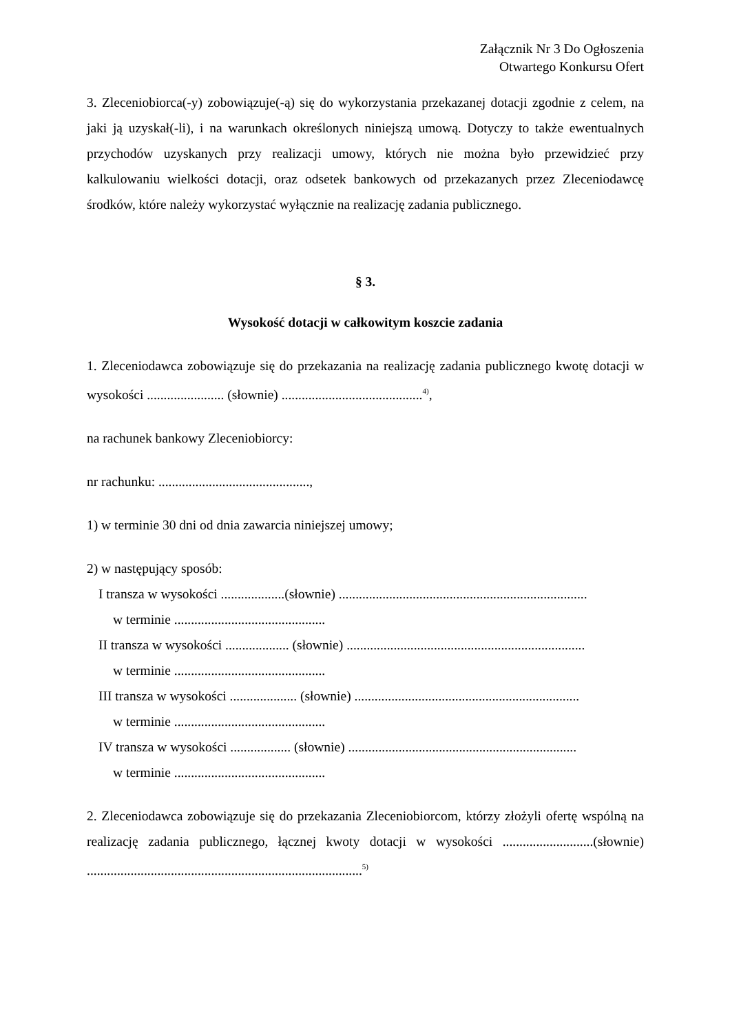Załącznik Nr 3 Do Ogłoszenia
Otwartego Konkursu Ofert
3. Zleceniobiorca(-y) zobowiązuje(-ą) się do wykorzystania przekazanej dotacji zgodnie z celem, na jaki ją uzyskał(-li), i na warunkach określonych niniejszą umową. Dotyczy to także ewentualnych przychodów uzyskanych przy realizacji umowy, których nie można było przewidzieć przy kalkulowaniu wielkości dotacji, oraz odsetek bankowych od przekazanych przez Zleceniodawcę środków, które należy wykorzystać wyłącznie na realizację zadania publicznego.
§ 3.
Wysokość dotacji w całkowitym koszcie zadania
1. Zleceniodawca zobowiązuje się do przekazania na realizację zadania publicznego kwotę dotacji w wysokości ....................... (słownie) ..........................................<sup>4)</sup>,
na rachunek bankowy Zleceniobiorcy:
nr rachunku: .............................................,
1) w terminie 30 dni od dnia zawarcia niniejszej umowy;
2) w następujący sposób:
I transza w wysokości ...................(słownie) ..........................................................................
w terminie .............................................
II transza w wysokości ................... (słownie) .......................................................................
w terminie .............................................
III transza w wysokości .................... (słownie) ...................................................................
w terminie .............................................
IV transza w wysokości .................. (słownie) ....................................................................
w terminie .............................................
2. Zleceniodawca zobowiązuje się do przekazania Zleceniobiorcom, którzy złożyli ofertę wspólną na realizację zadania publicznego, łącznej kwoty dotacji w wysokości ...........................(słownie) ..................................................................................<sup>5)</sup>